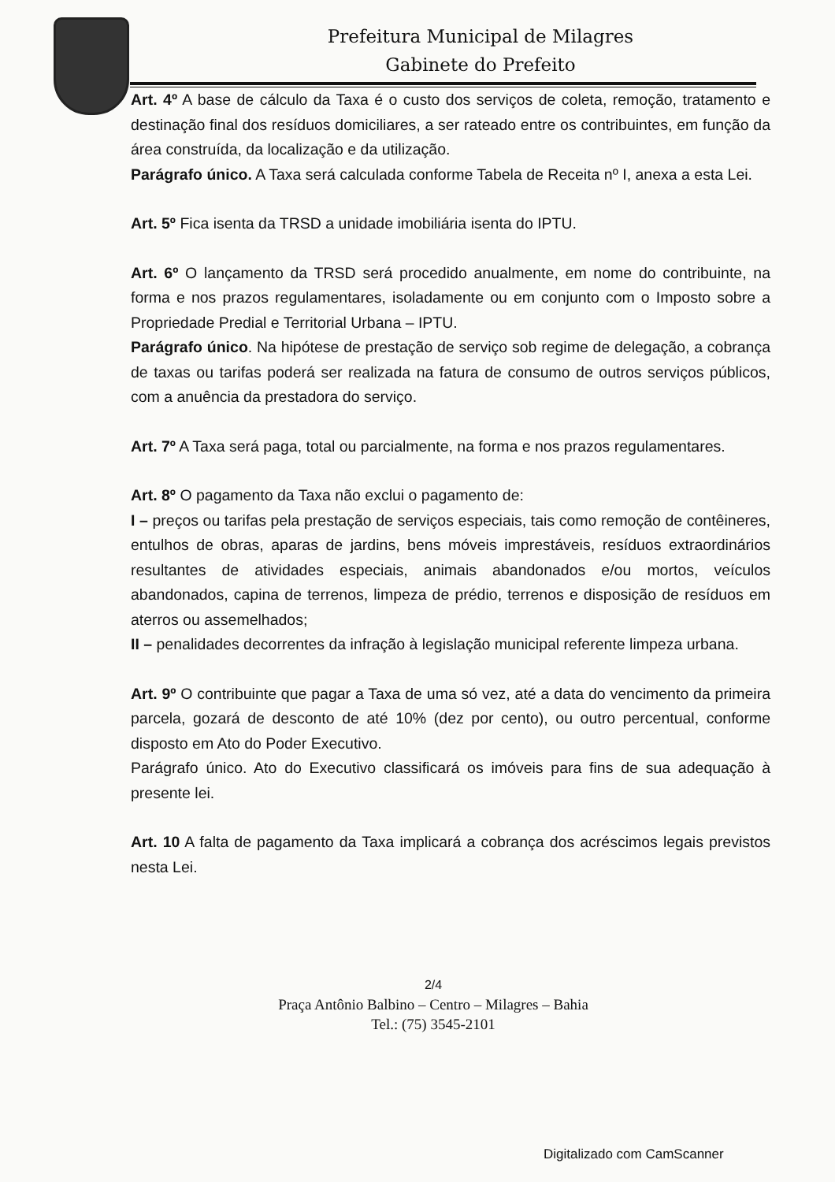Prefeitura Municipal de Milagres
Gabinete do Prefeito
Art. 4º A base de cálculo da Taxa é o custo dos serviços de coleta, remoção, tratamento e destinação final dos resíduos domiciliares, a ser rateado entre os contribuintes, em função da área construída, da localização e da utilização.
Parágrafo único. A Taxa será calculada conforme Tabela de Receita nº I, anexa a esta Lei.
Art. 5º Fica isenta da TRSD a unidade imobiliária isenta do IPTU.
Art. 6º O lançamento da TRSD será procedido anualmente, em nome do contribuinte, na forma e nos prazos regulamentares, isoladamente ou em conjunto com o Imposto sobre a Propriedade Predial e Territorial Urbana – IPTU.
Parágrafo único. Na hipótese de prestação de serviço sob regime de delegação, a cobrança de taxas ou tarifas poderá ser realizada na fatura de consumo de outros serviços públicos, com a anuência da prestadora do serviço.
Art. 7º A Taxa será paga, total ou parcialmente, na forma e nos prazos regulamentares.
Art. 8º O pagamento da Taxa não exclui o pagamento de:
I – preços ou tarifas pela prestação de serviços especiais, tais como remoção de contêineres, entulhos de obras, aparas de jardins, bens móveis imprestáveis, resíduos extraordinários resultantes de atividades especiais, animais abandonados e/ou mortos, veículos abandonados, capina de terrenos, limpeza de prédio, terrenos e disposição de resíduos em aterros ou assemelhados;
II – penalidades decorrentes da infração à legislação municipal referente limpeza urbana.
Art. 9º O contribuinte que pagar a Taxa de uma só vez, até a data do vencimento da primeira parcela, gozará de desconto de até 10% (dez por cento), ou outro percentual, conforme disposto em Ato do Poder Executivo.
Parágrafo único. Ato do Executivo classificará os imóveis para fins de sua adequação à presente lei.
Art. 10 A falta de pagamento da Taxa implicará a cobrança dos acréscimos legais previstos nesta Lei.
2/4
Praça Antônio Balbino – Centro – Milagres – Bahia
Tel.: (75) 3545-2101
Digitalizado com CamScanner